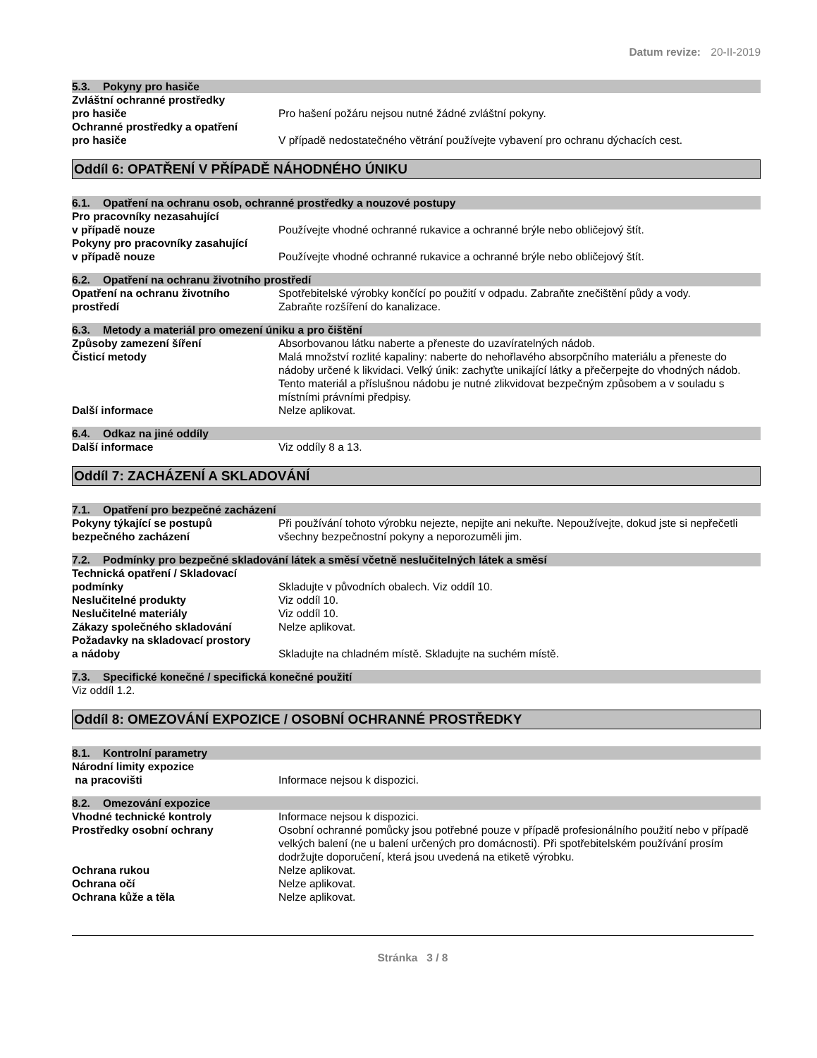Datum revize: 20-II-2019
5.3. Pokyny pro hasiče
Zvláštní ochranné prostředky
pro hasiče
Pro hašení požáru nejsou nutné žádné zvláštní pokyny.
Ochranné prostředky a opatření
pro hasiče
V případě nedostatečného větrání používejte vybavení pro ochranu dýchacích cest.
Oddíl 6: OPATŘENÍ V PŘÍPADĚ NÁHODNÉHO ÚNIKU
6.1. Opatření na ochranu osob, ochranné prostředky a nouzové postupy
Pro pracovníky nezasahující
v případě nouze
Používejte vhodné ochranné rukavice a ochranné brýle nebo obličejový štít.
Pokyny pro pracovníky zasahující
v případě nouze
Používejte vhodné ochranné rukavice a ochranné brýle nebo obličejový štít.
6.2. Opatření na ochranu životního prostředí
Opatření na ochranu životního
prostředí
Spotřebitelské výrobky končící po použití v odpadu. Zabraňte znečištění půdy a vody.
Zabraňte rozšíření do kanalizace.
6.3. Metody a materiál pro omezení úniku a pro čištění
Způsoby zamezení šíření Absorbovanou látku naberte a přeneste do uzavíratelných nádob.
Čisticí metody Malá množství rozlité kapaliny: naberte do nehořlavého absorpčního materiálu a přeneste do nádoby určené k likvidaci. Velký únik: zachyťte unikající látky a přečerpejte do vhodných nádob. Tento materiál a příslušnou nádobu je nutné zlikvidovat bezpečným způsobem a v souladu s místními právními předpisy.
Další informace Nelze aplikovat.
6.4. Odkaz na jiné oddíly
Další informace Viz oddíly 8 a 13.
Oddíl 7: ZACHÁZENÍ A SKLADOVÁNÍ
7.1. Opatření pro bezpečné zacházení
Pokyny týkající se postupů
bezpečného zacházení
Při používání tohoto výrobku nejezte, nepijte ani nekuřte. Nepoužívejte, dokud jste si nepřečetli všechny bezpečnostní pokyny a neporozuměli jim.
7.2. Podmínky pro bezpečné skladování látek a směsí včetně neslučitelných látek a směsí
Technická opatření / Skladovací
podmínky
Skladujte v původních obalech. Viz oddíl 10.
Neslučitelné produkty Viz oddíl 10.
Neslučitelné materiály Viz oddíl 10.
Zákazy společného skladování Nelze aplikovat.
Požadavky na skladovací prostory
a nádoby
Skladujte na chladném místě. Skladujte na suchém místě.
7.3. Specifické konečné / specifická konečné použití
Viz oddíl 1.2.
Oddíl 8: OMEZOVÁNÍ EXPOZICE / OSOBNÍ OCHRANNÉ PROSTŘEDKY
8.1. Kontrolní parametry
Národní limity expozice
na pracovišti
Informace nejsou k dispozici.
8.2. Omezování expozice
Vhodné technické kontroly Informace nejsou k dispozici.
Prostředky osobní ochrany Osobní ochranné pomůcky jsou potřebné pouze v případě profesionálního použití nebo v případě velkých balení (ne u balení určených pro domácnosti). Při spotřebitelském používání prosím dodržujte doporučení, která jsou uvedená na etiketě výrobku.
Ochrana rukou Nelze aplikovat.
Ochrana očí Nelze aplikovat.
Ochrana kůže a těla Nelze aplikovat.
Stránka 3 / 8